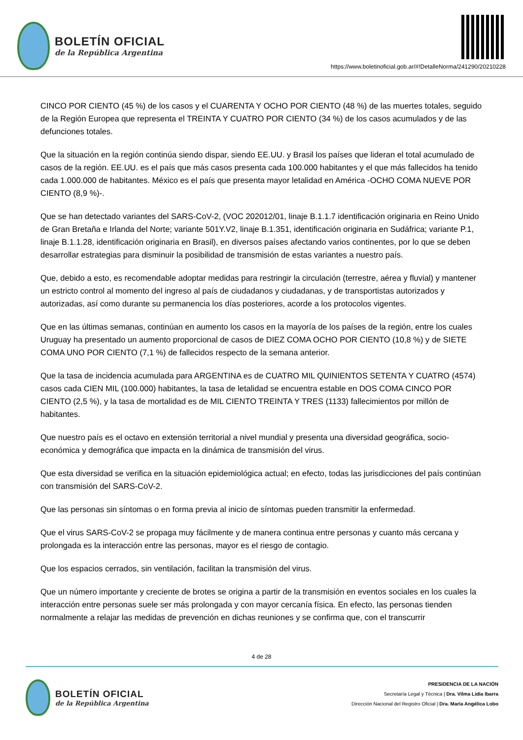BOLETÍN OFICIAL
de la República Argentina
https://www.boletinoficial.gob.ar/#!DetalleNorma/241290/20210228
CINCO POR CIENTO (45 %) de los casos y el CUARENTA Y OCHO POR CIENTO (48 %) de las muertes totales, seguido de la Región Europea que representa el TREINTA Y CUATRO POR CIENTO (34 %) de los casos acumulados y de las defunciones totales.
Que la situación en la región continúa siendo dispar, siendo EE.UU. y Brasil los países que lideran el total acumulado de casos de la región. EE.UU. es el país que más casos presenta cada 100.000 habitantes y el que más fallecidos ha tenido cada 1.000.000 de habitantes. México es el país que presenta mayor letalidad en América -OCHO COMA NUEVE POR CIENTO (8,9 %)-.
Que se han detectado variantes del SARS-CoV-2, (VOC 202012/01, linaje B.1.1.7 identificación originaria en Reino Unido de Gran Bretaña e Irlanda del Norte; variante 501Y.V2, linaje B.1.351, identificación originaria en Sudáfrica; variante P.1, linaje B.1.1.28, identificación originaria en Brasil), en diversos países afectando varios continentes, por lo que se deben desarrollar estrategias para disminuir la posibilidad de transmisión de estas variantes a nuestro país.
Que, debido a esto, es recomendable adoptar medidas para restringir la circulación (terrestre, aérea y fluvial) y mantener un estricto control al momento del ingreso al país de ciudadanos y ciudadanas, y de transportistas autorizados y autorizadas, así como durante su permanencia los días posteriores, acorde a los protocolos vigentes.
Que en las últimas semanas, continúan en aumento los casos en la mayoría de los países de la región, entre los cuales Uruguay ha presentado un aumento proporcional de casos de DIEZ COMA OCHO POR CIENTO (10,8 %) y de SIETE COMA UNO POR CIENTO (7,1 %) de fallecidos respecto de la semana anterior.
Que la tasa de incidencia acumulada para ARGENTINA es de CUATRO MIL QUINIENTOS SETENTA Y CUATRO (4574) casos cada CIEN MIL (100.000) habitantes, la tasa de letalidad se encuentra estable en DOS COMA CINCO POR CIENTO (2,5 %), y la tasa de mortalidad es de MIL CIENTO TREINTA Y TRES (1133) fallecimientos por millón de habitantes.
Que nuestro país es el octavo en extensión territorial a nivel mundial y presenta una diversidad geográfica, socio-económica y demográfica que impacta en la dinámica de transmisión del virus.
Que esta diversidad se verifica en la situación epidemiológica actual; en efecto, todas las jurisdicciones del país continúan con transmisión del SARS-CoV-2.
Que las personas sin síntomas o en forma previa al inicio de síntomas pueden transmitir la enfermedad.
Que el virus SARS-CoV-2 se propaga muy fácilmente y de manera continua entre personas y cuanto más cercana y prolongada es la interacción entre las personas, mayor es el riesgo de contagio.
Que los espacios cerrados, sin ventilación, facilitan la transmisión del virus.
Que un número importante y creciente de brotes se origina a partir de la transmisión en eventos sociales en los cuales la interacción entre personas suele ser más prolongada y con mayor cercanía física. En efecto, las personas tienden normalmente a relajar las medidas de prevención en dichas reuniones y se confirma que, con el transcurrir
4 de 28
BOLETÍN OFICIAL
de la República Argentina
PRESIDENCIA DE LA NACIÓN
Secretaría Legal y Técnica | Dra. Vilma Lidia Ibarra
Dirección Nacional del Registro Oficial | Dra. María Angélica Lobo